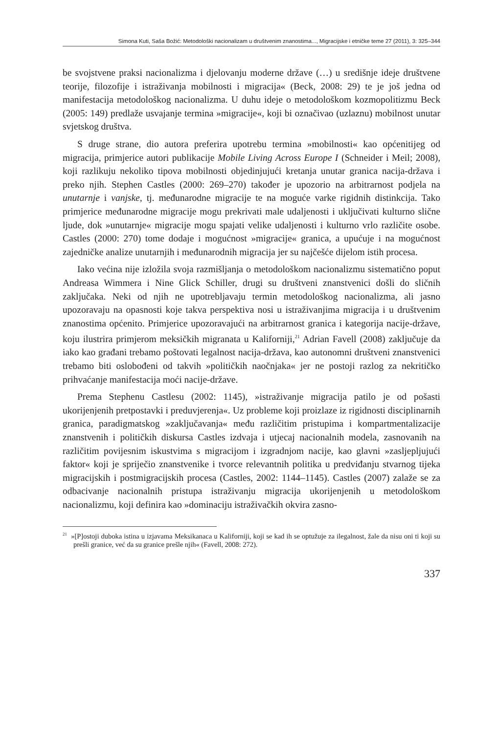Simona Kuti, Saša Božić: Metodološki nacionalizam u društvenim znanostima..., Migracijske i etničke teme 27 (2011), 3: 325–344
be svojstvene praksi nacionalizma i djelovanju moderne države (…) u središnje ideje društvene teorije, filozofije i istraživanja mobilnosti i migracija« (Beck, 2008: 29) te je još jedna od manifestacija metodološkog nacionalizma. U duhu ideje o metodološkom kozmopolitizmu Beck (2005: 149) predlaže usvajanje termina »migracije«, koji bi označivao (uzlaznu) mobilnost unutar svjetskog društva.
S druge strane, dio autora preferira upotrebu termina »mobilnosti« kao općenitijeg od migracija, primjerice autori publikacije Mobile Living Across Europe I (Schneider i Meil; 2008), koji razlikuju nekoliko tipova mobilnosti objedinjujući kretanja unutar granica nacija-država i preko njih. Stephen Castles (2000: 269–270) također je upozorio na arbitrarnost podjela na unutarnje i vanjske, tj. međunarodne migracije te na moguće varke rigidnih distinkcija. Tako primjerice međunarodne migracije mogu prekrivati male udaljenosti i uključivati kulturno slične ljude, dok »unutarnje« migracije mogu spajati velike udaljenosti i kulturno vrlo različite osobe. Castles (2000: 270) tome dodaje i mogućnost »migracije« granica, a upućuje i na mogućnost zajedničke analize unutarnjih i međunarodnih migracija jer su najčešće dijelom istih procesa.
Iako većina nije izložila svoja razmišljanja o metodološkom nacionalizmu sistematično poput Andreasa Wimmera i Nine Glick Schiller, drugi su društveni znanstvenici došli do sličnih zaključaka. Neki od njih ne upotrebljavaju termin metodološkog nacionalizma, ali jasno upozoravaju na opasnosti koje takva perspektiva nosi u istraživanjima migracija i u društvenim znanostima općenito. Primjerice upozoravajući na arbitrarnost granica i kategorija nacije-države, koju ilustrira primjerom meksičkih migranata u Kaliforniji,<sup>21</sup> Adrian Favell (2008) zaključuje da iako kao građani trebamo poštovati legalnost nacija-država, kao autonomni društveni znanstvenici trebamo biti oslobođeni od takvih »političkih naočnjaka« jer ne postoji razlog za nekritičko prihvaćanje manifestacija moći nacije-države.
Prema Stephenu Castlesu (2002: 1145), »istraživanje migracija patilo je od pošasti ukorijenjenih pretpostavki i preduvjerenja«. Uz probleme koji proizlaze iz rigidnosti disciplinarnih granica, paradigmatskog »zaključavanja« među različitim pristupima i kompartmentalizacije znanstvenih i političkih diskursa Castles izdvaja i utjecaj nacionalnih modela, zasnovanih na različitim povijesnim iskustvima s migracijom i izgradnjom nacije, kao glavni »zasljepljujući faktor« koji je spriječio znanstvenike i tvorce relevantnih politika u predviđanju stvarnog tijeka migracijskih i postmigracijskih procesa (Castles, 2002: 1144–1145). Castles (2007) zalaže se za odbacivanje nacionalnih pristupa istraživanju migracija ukorijenjenih u metodološkom nacionalizmu, koji definira kao »dominaciju istraživačkih okvira zasno-
<sup>21</sup> »[P]ostoji duboka istina u izjavama Meksikanaca u Kaliforniji, koji se kad ih se optužuje za ilegalnost, žale da nisu oni ti koji su prešli granice, već da su granice prešle njih« (Favell, 2008: 272).
337